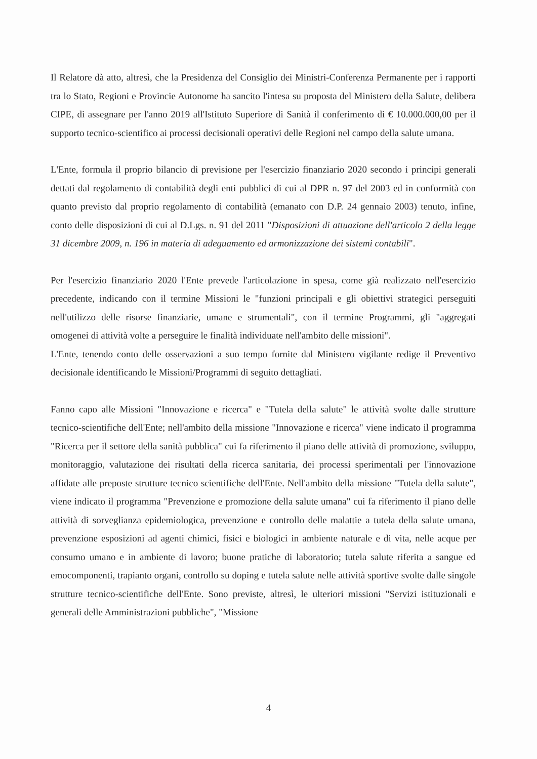Il Relatore dà atto, altresì, che la Presidenza del Consiglio dei Ministri-Conferenza Permanente per i rapporti tra lo Stato, Regioni e Provincie Autonome ha sancito l'intesa su proposta del Ministero della Salute, delibera CIPE, di assegnare per l'anno 2019 all'Istituto Superiore di Sanità il conferimento di € 10.000.000,00 per il supporto tecnico-scientifico ai processi decisionali operativi delle Regioni nel campo della salute umana.
L'Ente, formula il proprio bilancio di previsione per l'esercizio finanziario 2020 secondo i principi generali dettati dal regolamento di contabilità degli enti pubblici di cui al DPR n. 97 del 2003 ed in conformità con quanto previsto dal proprio regolamento di contabilità (emanato con D.P. 24 gennaio 2003) tenuto, infine, conto delle disposizioni di cui al D.Lgs. n. 91 del 2011 "Disposizioni di attuazione dell'articolo 2 della legge 31 dicembre 2009, n. 196 in materia di adeguamento ed armonizzazione dei sistemi contabili".
Per l'esercizio finanziario 2020 l'Ente prevede l'articolazione in spesa, come già realizzato nell'esercizio precedente, indicando con il termine Missioni le "funzioni principali e gli obiettivi strategici perseguiti nell'utilizzo delle risorse finanziarie, umane e strumentali", con il termine Programmi, gli "aggregati omogenei di attività volte a perseguire le finalità individuate nell'ambito delle missioni".
L'Ente, tenendo conto delle osservazioni a suo tempo fornite dal Ministero vigilante redige il Preventivo decisionale identificando le Missioni/Programmi di seguito dettagliati.
Fanno capo alle Missioni "Innovazione e ricerca" e "Tutela della salute" le attività svolte dalle strutture tecnico-scientifiche dell'Ente; nell'ambito della missione "Innovazione e ricerca" viene indicato il programma "Ricerca per il settore della sanità pubblica" cui fa riferimento il piano delle attività di promozione, sviluppo, monitoraggio, valutazione dei risultati della ricerca sanitaria, dei processi sperimentali per l'innovazione affidate alle preposte strutture tecnico scientifiche dell'Ente. Nell'ambito della missione "Tutela della salute", viene indicato il programma "Prevenzione e promozione della salute umana" cui fa riferimento il piano delle attività di sorveglianza epidemiologica, prevenzione e controllo delle malattie a tutela della salute umana, prevenzione esposizioni ad agenti chimici, fisici e biologici in ambiente naturale e di vita, nelle acque per consumo umano e in ambiente di lavoro; buone pratiche di laboratorio; tutela salute riferita a sangue ed emocomponenti, trapianto organi, controllo su doping e tutela salute nelle attività sportive svolte dalle singole strutture tecnico-scientifiche dell'Ente. Sono previste, altresì, le ulteriori missioni "Servizi istituzionali e generali delle Amministrazioni pubbliche", "Missione
4